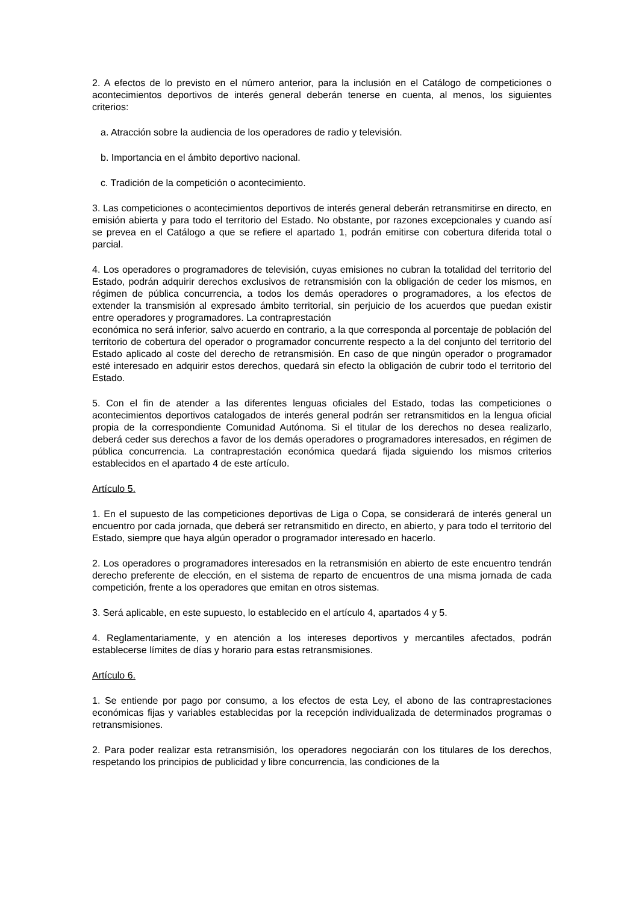2. A efectos de lo previsto en el número anterior, para la inclusión en el Catálogo de competiciones o acontecimientos deportivos de interés general deberán tenerse en cuenta, al menos, los siguientes criterios:
a. Atracción sobre la audiencia de los operadores de radio y televisión.
b. Importancia en el ámbito deportivo nacional.
c. Tradición de la competición o acontecimiento.
3. Las competiciones o acontecimientos deportivos de interés general deberán retransmitirse en directo, en emisión abierta y para todo el territorio del Estado. No obstante, por razones excepcionales y cuando así se prevea en el Catálogo a que se refiere el apartado 1, podrán emitirse con cobertura diferida total o parcial.
4. Los operadores o programadores de televisión, cuyas emisiones no cubran la totalidad del territorio del Estado, podrán adquirir derechos exclusivos de retransmisión con la obligación de ceder los mismos, en régimen de pública concurrencia, a todos los demás operadores o programadores, a los efectos de extender la transmisión al expresado ámbito territorial, sin perjuicio de los acuerdos que puedan existir entre operadores y programadores. La contraprestación
económica no será inferior, salvo acuerdo en contrario, a la que corresponda al porcentaje de población del territorio de cobertura del operador o programador concurrente respecto a la del conjunto del territorio del Estado aplicado al coste del derecho de retransmisión. En caso de que ningún operador o programador esté interesado en adquirir estos derechos, quedará sin efecto la obligación de cubrir todo el territorio del Estado.
5. Con el fin de atender a las diferentes lenguas oficiales del Estado, todas las competiciones o acontecimientos deportivos catalogados de interés general podrán ser retransmitidos en la lengua oficial propia de la correspondiente Comunidad Autónoma. Si el titular de los derechos no desea realizarlo, deberá ceder sus derechos a favor de los demás operadores o programadores interesados, en régimen de pública concurrencia. La contraprestación económica quedará fijada siguiendo los mismos criterios establecidos en el apartado 4 de este artículo.
Artículo 5.
1. En el supuesto de las competiciones deportivas de Liga o Copa, se considerará de interés general un encuentro por cada jornada, que deberá ser retransmitido en directo, en abierto, y para todo el territorio del Estado, siempre que haya algún operador o programador interesado en hacerlo.
2. Los operadores o programadores interesados en la retransmisión en abierto de este encuentro tendrán derecho preferente de elección, en el sistema de reparto de encuentros de una misma jornada de cada competición, frente a los operadores que emitan en otros sistemas.
3. Será aplicable, en este supuesto, lo establecido en el artículo 4, apartados 4 y 5.
4. Reglamentariamente, y en atención a los intereses deportivos y mercantiles afectados, podrán establecerse límites de días y horario para estas retransmisiones.
Artículo 6.
1. Se entiende por pago por consumo, a los efectos de esta Ley, el abono de las contraprestaciones económicas fijas y variables establecidas por la recepción individualizada de determinados programas o retransmisiones.
2. Para poder realizar esta retransmisión, los operadores negociarán con los titulares de los derechos, respetando los principios de publicidad y libre concurrencia, las condiciones de la